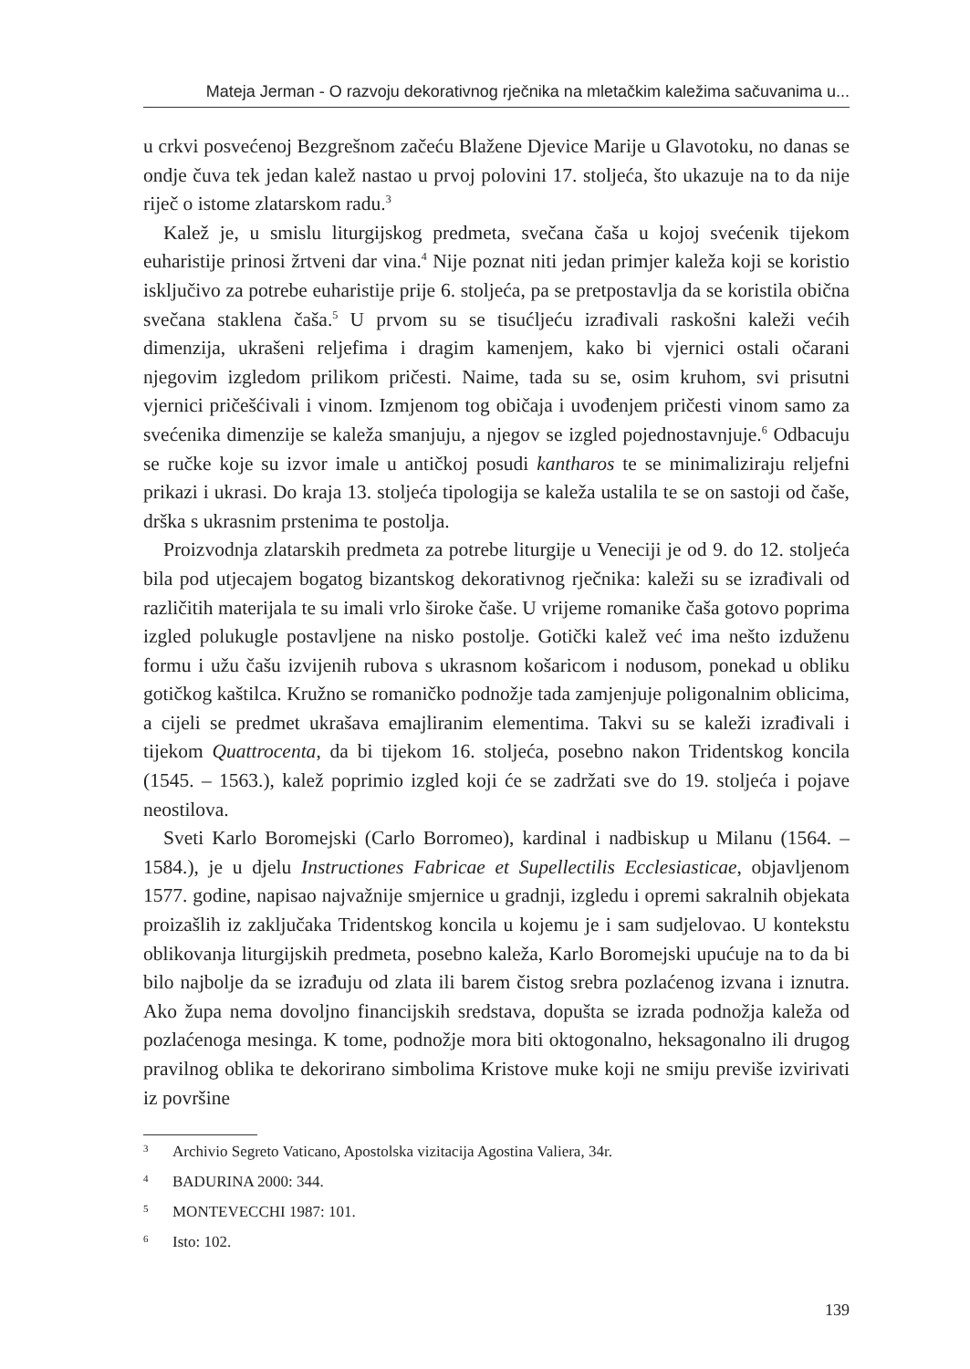Mateja Jerman - O razvoju dekorativnog rječnika na mletačkim kaležima sačuvanima u...
u crkvi posvećenoj Bezgrešnom začeću Blažene Djevice Marije u Glavotoku, no danas se ondje čuva tek jedan kalež nastao u prvoj polovini 17. stoljeća, što ukazuje na to da nije riječ o istome zlatarskom radu.<sup>3</sup>
Kalež je, u smislu liturgijskog predmeta, svečana čaša u kojoj svećenik tijekom euharistije prinosi žrtveni dar vina.<sup>4</sup> Nije poznat niti jedan primjer kaleža koji se koristio isključivo za potrebe euharistije prije 6. stoljeća, pa se pretpostavlja da se koristila obična svečana staklena čaša.<sup>5</sup> U prvom su se tisućljeću izrađivali raskošni kaleži većih dimenzija, ukrašeni reljefima i dragim kamenjem, kako bi vjernici ostali očarani njegovim izgledom prilikom pričesti. Naime, tada su se, osim kruhom, svi prisutni vjernici pričešćivali i vinom. Izmjenom tog običaja i uvođenjem pričesti vinom samo za svećenika dimenzije se kaleža smanjuju, a njegov se izgled pojednostavnjuje.<sup>6</sup> Odbacuju se ručke koje su izvor imale u antičkoj posudi kantharos te se minimaliziraju reljefni prikazi i ukrasi. Do kraja 13. stoljeća tipologija se kaleža ustalila te se on sastoji od čaše, drška s ukrasnim prstenima te postolja.
Proizvodnja zlatarskih predmeta za potrebe liturgije u Veneciji je od 9. do 12. stoljeća bila pod utjecajem bogatog bizantskog dekorativnog rječnika: kaleži su se izrađivali od različitih materijala te su imali vrlo široke čaše. U vrijeme romanike čaša gotovo poprima izgled polukugle postavljene na nisko postolje. Gotički kalež već ima nešto izduženu formu i užu čašu izvijenih rubova s ukrasnom košaricom i nodusom, ponekad u obliku gotičkog kaštilca. Kružno se romaničko podnožje tada zamjenjuje poligonalnim oblicima, a cijeli se predmet ukrašava emajliranim elementima. Takvi su se kaleži izrađivali i tijekom Quattrocenta, da bi tijekom 16. stoljeća, posebno nakon Tridentskog koncila (1545. – 1563.), kalež poprimio izgled koji će se zadržati sve do 19. stoljeća i pojave neostilova.
Sveti Karlo Boromejski (Carlo Borromeo), kardinal i nadbiskup u Milanu (1564. – 1584.), je u djelu Instructiones Fabricae et Supellectilis Ecclesiasticae, objavljenom 1577. godine, napisao najvažnije smjernice u gradnji, izgledu i opremi sakralnih objekata proizašlih iz zaključaka Tridentskog koncila u kojemu je i sam sudjelovao. U kontekstu oblikovanja liturgijskih predmeta, posebno kaleža, Karlo Boromejski upućuje na to da bi bilo najbolje da se izrađuju od zlata ili barem čistog srebra pozlaćenog izvana i iznutra. Ako župa nema dovoljno financijskih sredstava, dopušta se izrada podnožja kaleža od pozlaćenoga mesinga. K tome, podnožje mora biti oktogonalno, heksagonalno ili drugog pravilnog oblika te dekorirano simbolima Kristove muke koji ne smiju previše izvirivati iz površine
3 Archivio Segreto Vaticano, Apostolska vizitacija Agostina Valiera, 34r.
4 BADURINA 2000: 344.
5 MONTEVECCHI 1987: 101.
6 Isto: 102.
139